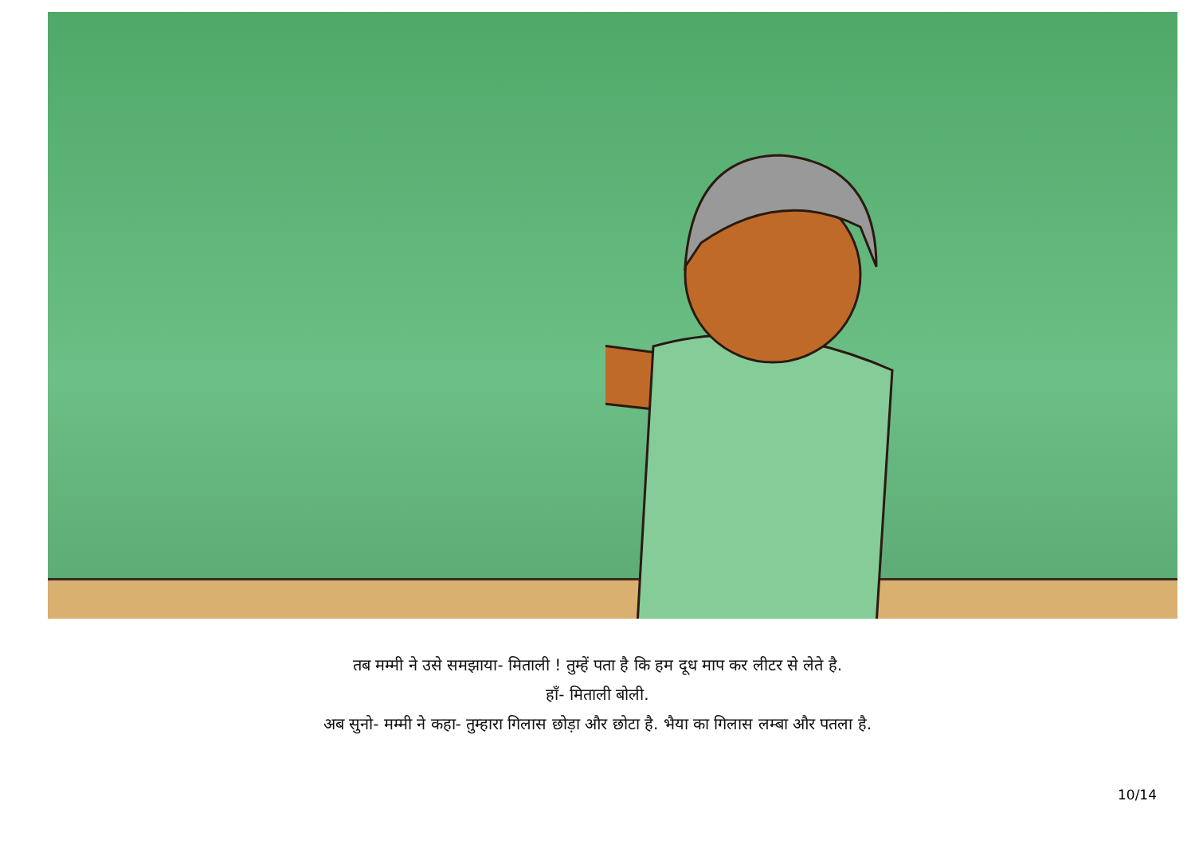तब मम्मी ने उसे समझाया- मिताली ! तुम्हें पता है कि हम दूध माप कर लीटर से लेते है.
हाँ- मिताली बोली.
अब सुनो- मम्मी ने कहा- तुम्हारा गिलास छोड़ा और छोटा है. भैया का गिलास लम्बा और पतला है.
10/14